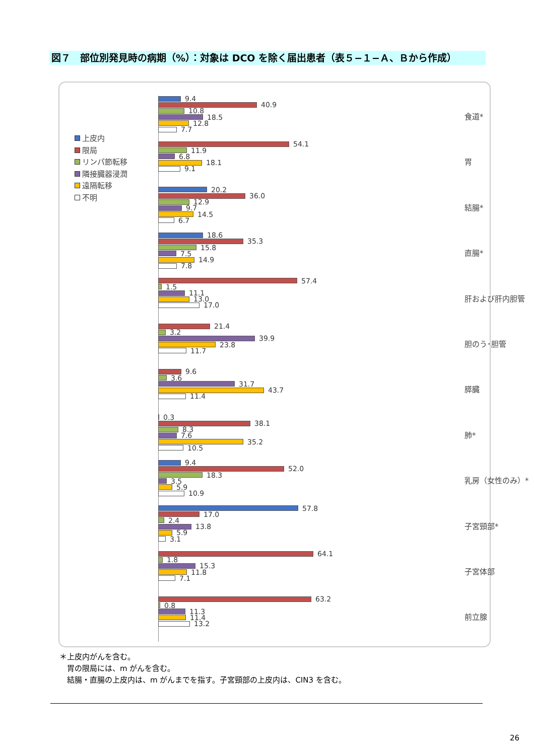図７　部位別発見時の病期（%）：対象は DCO を除く届出患者（表５−１−Ａ、Ｂから作成）
上皮内
限局
リンパ節転移
隣接臓器浸潤
遠隔転移
不明
9.4
40.9
10.8
18.5
12.8
7.7
食道*
54.1
11.9
6.8
18.1
9.1
胃
20.2
36.0
12.9
9.7
14.5
6.7
結腸*
18.6
35.3
15.8
7.5
14.9
7.8
直腸*
57.4
1.5
11.1
13.0
17.0
肝および肝内胆管
21.4
3.2
39.9
23.8
11.7
胆のう･胆管
9.6
3.6
31.7
43.7
11.4
膵臓
0.3
38.1
8.3
7.6
35.2
10.5
肺*
9.4
52.0
18.3
3.5
5.9
10.9
乳房（女性のみ）*
57.8
17.0
2.4
13.8
5.9
3.1
子宮頸部*
64.1
1.8
15.3
11.8
7.1
子宮体部
63.2
0.8
11.3
11.4
13.2
前立腺
＊上皮内がんを含む。
　胃の限局には、m がんを含む。
　結腸・直腸の上皮内は、m がんまでを指す。子宮頸部の上皮内は、CIN3 を含む。
26